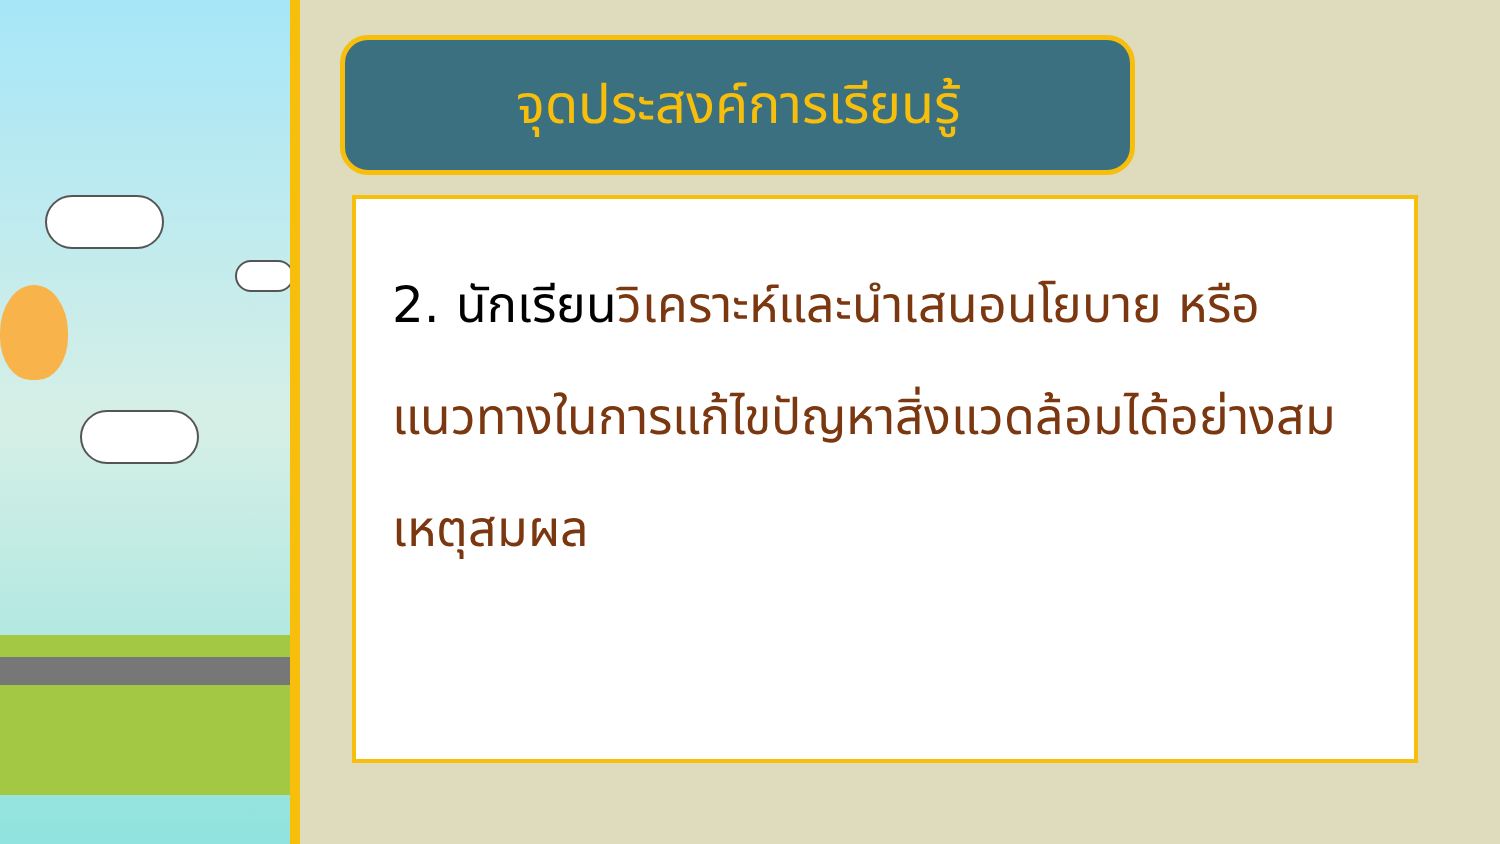จุดประสงค์การเรียนรู้
2. นักเรียนวิเคราะห์และนำเสนอนโยบาย หรือ แนวทางในการแก้ไขปัญหาสิ่งแวดล้อมได้อย่างสมเหตุสมผล